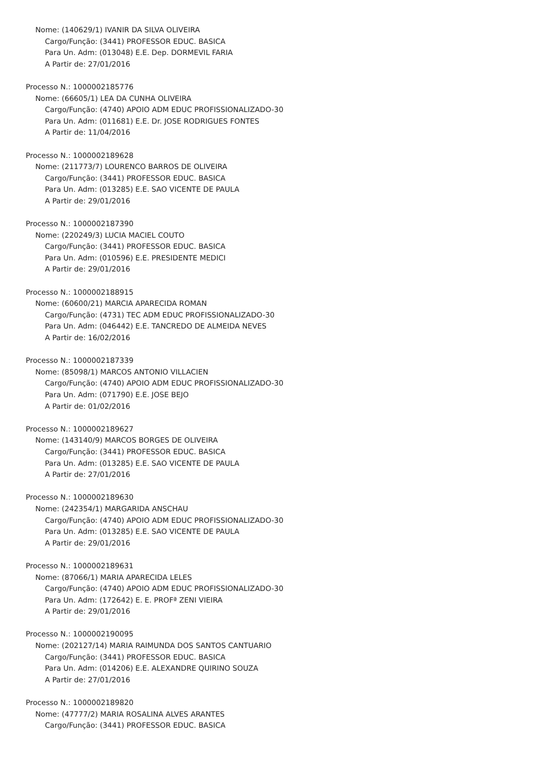Nome: (140629/1) IVANIR DA SILVA OLIVEIRA
Cargo/Função: (3441) PROFESSOR EDUC. BASICA
Para Un. Adm: (013048) E.E. Dep. DORMEVIL FARIA
A Partir de: 27/01/2016
Processo N.: 1000002185776
Nome: (66605/1) LEA DA CUNHA OLIVEIRA
Cargo/Função: (4740) APOIO ADM EDUC PROFISSIONALIZADO-30
Para Un. Adm: (011681) E.E. Dr. JOSE RODRIGUES FONTES
A Partir de: 11/04/2016
Processo N.: 1000002189628
Nome: (211773/7) LOURENCO BARROS DE OLIVEIRA
Cargo/Função: (3441) PROFESSOR EDUC. BASICA
Para Un. Adm: (013285) E.E. SAO VICENTE DE PAULA
A Partir de: 29/01/2016
Processo N.: 1000002187390
Nome: (220249/3) LUCIA MACIEL COUTO
Cargo/Função: (3441) PROFESSOR EDUC. BASICA
Para Un. Adm: (010596) E.E. PRESIDENTE MEDICI
A Partir de: 29/01/2016
Processo N.: 1000002188915
Nome: (60600/21) MARCIA APARECIDA ROMAN
Cargo/Função: (4731) TEC ADM EDUC PROFISSIONALIZADO-30
Para Un. Adm: (046442) E.E. TANCREDO DE ALMEIDA NEVES
A Partir de: 16/02/2016
Processo N.: 1000002187339
Nome: (85098/1) MARCOS ANTONIO VILLACIEN
Cargo/Função: (4740) APOIO ADM EDUC PROFISSIONALIZADO-30
Para Un. Adm: (071790) E.E. JOSE BEJO
A Partir de: 01/02/2016
Processo N.: 1000002189627
Nome: (143140/9) MARCOS BORGES DE OLIVEIRA
Cargo/Função: (3441) PROFESSOR EDUC. BASICA
Para Un. Adm: (013285) E.E. SAO VICENTE DE PAULA
A Partir de: 27/01/2016
Processo N.: 1000002189630
Nome: (242354/1) MARGARIDA ANSCHAU
Cargo/Função: (4740) APOIO ADM EDUC PROFISSIONALIZADO-30
Para Un. Adm: (013285) E.E. SAO VICENTE DE PAULA
A Partir de: 29/01/2016
Processo N.: 1000002189631
Nome: (87066/1) MARIA APARECIDA LELES
Cargo/Função: (4740) APOIO ADM EDUC PROFISSIONALIZADO-30
Para Un. Adm: (172642) E. E. PROFª ZENI VIEIRA
A Partir de: 29/01/2016
Processo N.: 1000002190095
Nome: (202127/14) MARIA RAIMUNDA DOS SANTOS CANTUARIO
Cargo/Função: (3441) PROFESSOR EDUC. BASICA
Para Un. Adm: (014206) E.E. ALEXANDRE QUIRINO SOUZA
A Partir de: 27/01/2016
Processo N.: 1000002189820
Nome: (47777/2) MARIA ROSALINA ALVES ARANTES
Cargo/Função: (3441) PROFESSOR EDUC. BASICA